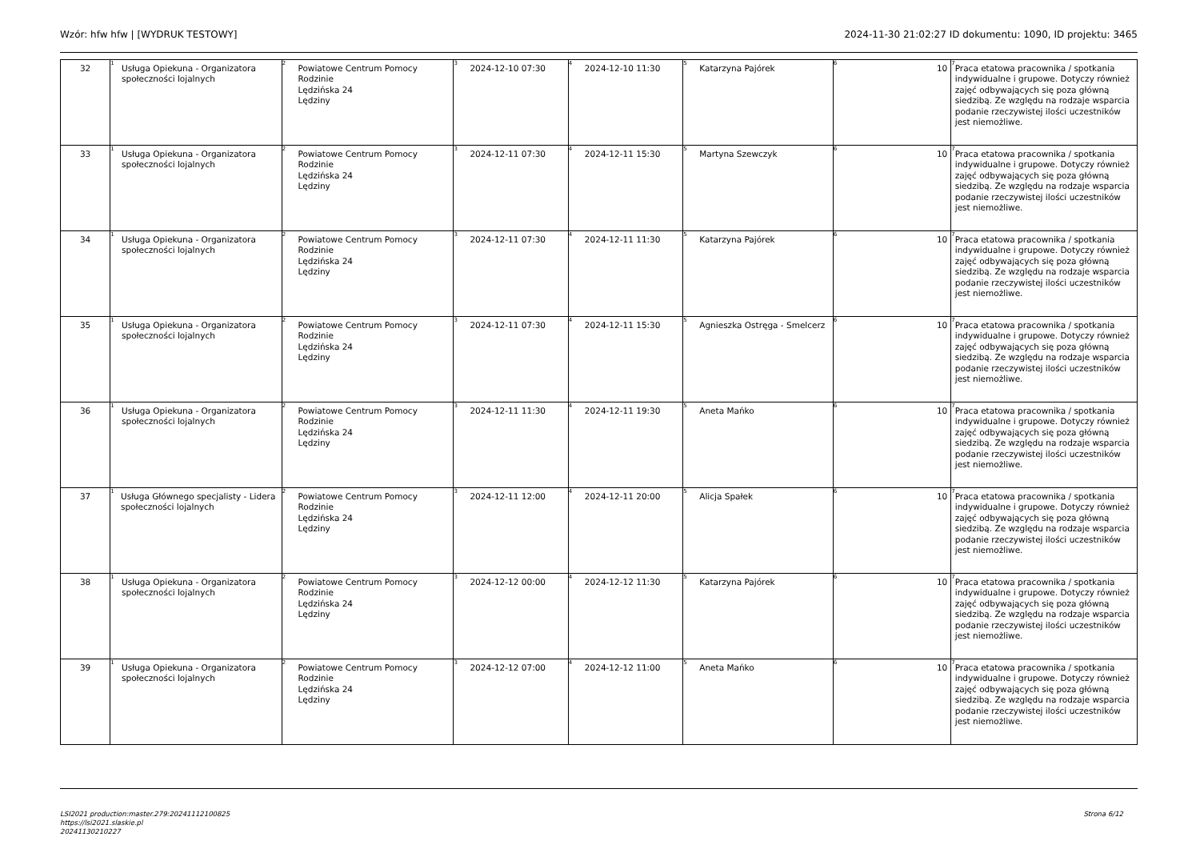Wzór: hfw hfw | [WYDRUK TESTOWY] 2024-11-30 21:02:27 ID dokumentu: 1090, ID projektu: 3465
| 32 | <sup>1</sup> Usługa Opiekuna - Organizatora społeczności lojalnych | <sup>2</sup> Powiatowe Centrum Pomocy Rodzinie Lędzińska 24 Lędziny | <sup>3</sup> 2024-12-10 07:30 | <sup>4</sup> 2024-12-10 11:30 | <sup>5</sup> Katarzyna Pajórek | <sup>6</sup> 10 | <sup>7</sup> Praca etatowa pracownika / spotkania indywidualne i grupowe. Dotyczy również zajęć odbywających się poza główną siedzibą. Ze względu na rodzaje wsparcia podanie rzeczywistej ilości uczestników jest niemożliwe. |
| 33 | <sup>1</sup> Usługa Opiekuna - Organizatora społeczności lojalnych | <sup>2</sup> Powiatowe Centrum Pomocy Rodzinie Lędzińska 24 Lędziny | <sup>3</sup> 2024-12-11 07:30 | <sup>4</sup> 2024-12-11 15:30 | <sup>5</sup> Martyna Szewczyk | <sup>6</sup> 10 | <sup>7</sup> Praca etatowa pracownika / spotkania indywidualne i grupowe. Dotyczy również zajęć odbywających się poza główną siedzibą. Ze względu na rodzaje wsparcia podanie rzeczywistej ilości uczestników jest niemożliwe. |
| 34 | <sup>1</sup> Usługa Opiekuna - Organizatora społeczności lojalnych | <sup>2</sup> Powiatowe Centrum Pomocy Rodzinie Lędzińska 24 Lędziny | <sup>3</sup> 2024-12-11 07:30 | <sup>4</sup> 2024-12-11 11:30 | <sup>5</sup> Katarzyna Pajórek | <sup>6</sup> 10 | <sup>7</sup> Praca etatowa pracownika / spotkania indywidualne i grupowe. Dotyczy również zajęć odbywających się poza główną siedzibą. Ze względu na rodzaje wsparcia podanie rzeczywistej ilości uczestników jest niemożliwe. |
| 35 | <sup>1</sup> Usługa Opiekuna - Organizatora społeczności lojalnych | <sup>2</sup> Powiatowe Centrum Pomocy Rodzinie Lędzińska 24 Lędziny | <sup>3</sup> 2024-12-11 07:30 | <sup>4</sup> 2024-12-11 15:30 | <sup>5</sup> Agnieszka Ostręga - Smelcerz | <sup>6</sup> 10 | <sup>7</sup> Praca etatowa pracownika / spotkania indywidualne i grupowe. Dotyczy również zajęć odbywających się poza główną siedzibą. Ze względu na rodzaje wsparcia podanie rzeczywistej ilości uczestników jest niemożliwe. |
| 36 | <sup>1</sup> Usługa Opiekuna - Organizatora społeczności lojalnych | <sup>2</sup> Powiatowe Centrum Pomocy Rodzinie Lędzińska 24 Lędziny | <sup>3</sup> 2024-12-11 11:30 | <sup>4</sup> 2024-12-11 19:30 | <sup>5</sup> Aneta Mańko | <sup>6</sup> 10 | <sup>7</sup> Praca etatowa pracownika / spotkania indywidualne i grupowe. Dotyczy również zajęć odbywających się poza główną siedzibą. Ze względu na rodzaje wsparcia podanie rzeczywistej ilości uczestników jest niemożliwe. |
| 37 | <sup>1</sup> Usługa Głównego specjalisty - Lidera społeczności lojalnych | <sup>2</sup> Powiatowe Centrum Pomocy Rodzinie Lędzińska 24 Lędziny | <sup>3</sup> 2024-12-11 12:00 | <sup>4</sup> 2024-12-11 20:00 | <sup>5</sup> Alicja Spałek | <sup>6</sup> 10 | <sup>7</sup> Praca etatowa pracownika / spotkania indywidualne i grupowe. Dotyczy również zajęć odbywających się poza główną siedzibą. Ze względu na rodzaje wsparcia podanie rzeczywistej ilości uczestników jest niemożliwe. |
| 38 | <sup>1</sup> Usługa Opiekuna - Organizatora społeczności lojalnych | <sup>2</sup> Powiatowe Centrum Pomocy Rodzinie Lędzińska 24 Lędziny | <sup>3</sup> 2024-12-12 00:00 | <sup>4</sup> 2024-12-12 11:30 | <sup>5</sup> Katarzyna Pajórek | <sup>6</sup> 10 | <sup>7</sup> Praca etatowa pracownika / spotkania indywidualne i grupowe. Dotyczy również zajęć odbywających się poza główną siedzibą. Ze względu na rodzaje wsparcia podanie rzeczywistej ilości uczestników jest niemożliwe. |
| 39 | <sup>1</sup> Usługa Opiekuna - Organizatora społeczności lojalnych | <sup>2</sup> Powiatowe Centrum Pomocy Rodzinie Lędzińska 24 Lędziny | <sup>3</sup> 2024-12-12 07:00 | <sup>4</sup> 2024-12-12 11:00 | <sup>5</sup> Aneta Mańko | <sup>6</sup> 10 | <sup>7</sup> Praca etatowa pracownika / spotkania indywidualne i grupowe. Dotyczy również zajęć odbywających się poza główną siedzibą. Ze względu na rodzaje wsparcia podanie rzeczywistej ilości uczestników jest niemożliwe. |
LSI2021 production:master.279:20241112100825
https://lsi2021.slaskie.pl
20241130210227
Strona 6/12